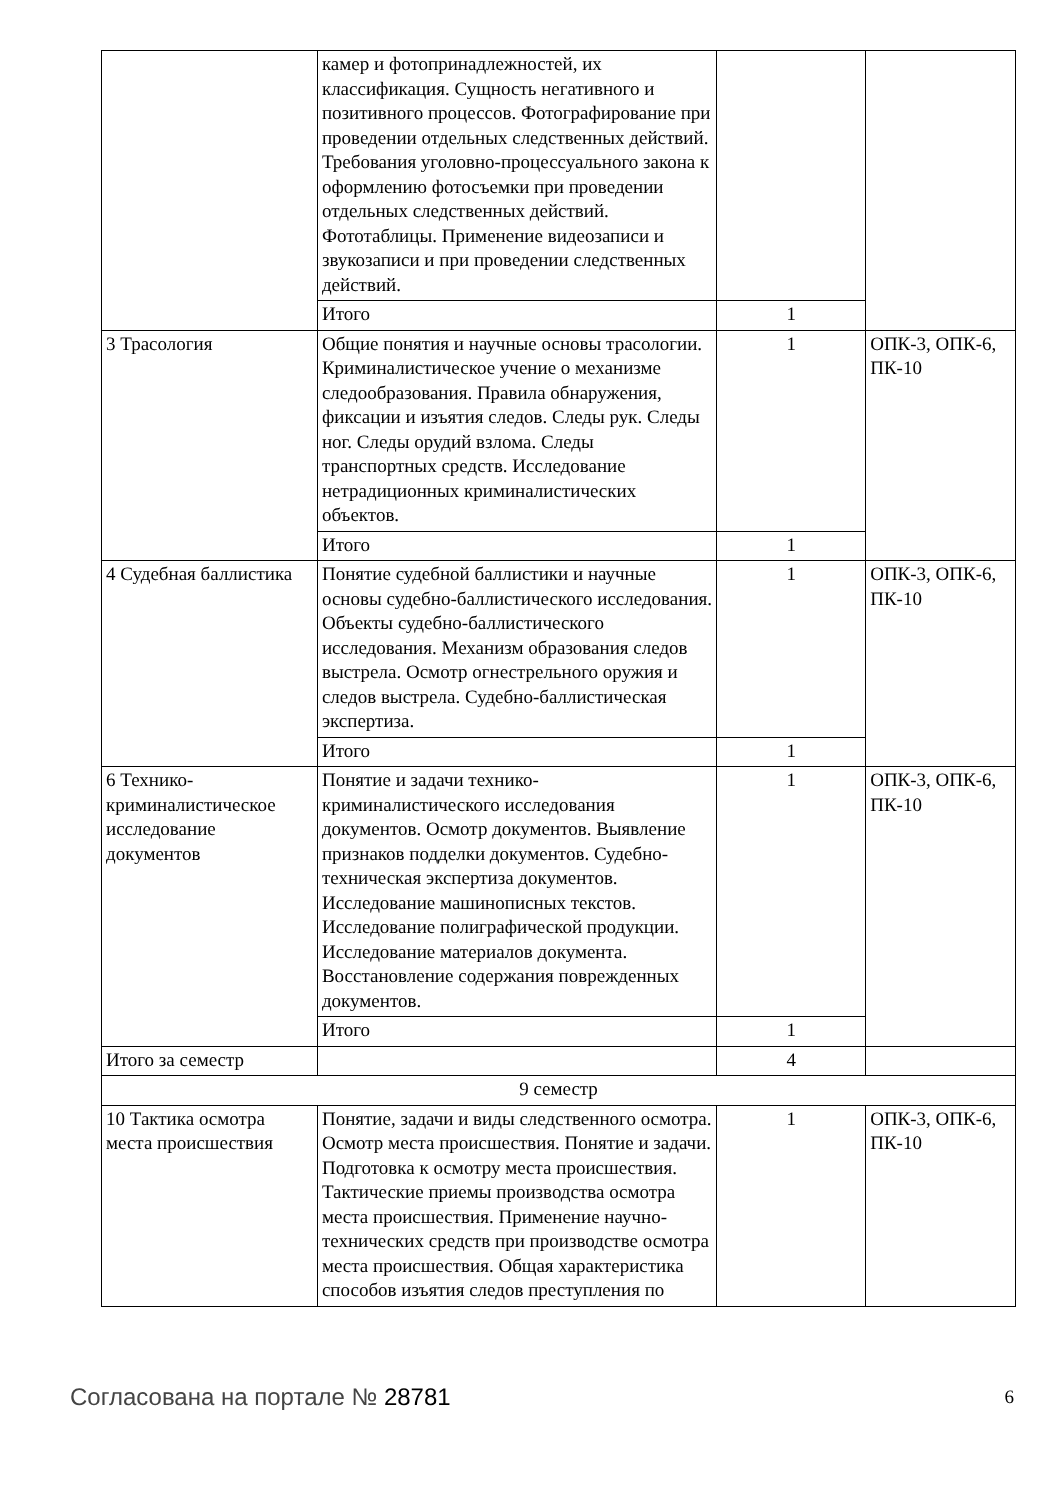| | камер и фотопринадлежностей, их классификация. Сущность негативного и позитивного процессов. Фотографирование при проведении отдельных следственных действий. Требования уголовно-процессуального закона к оформлению фотосъемки при проведении отдельных следственных действий. Фототаблицы. Применение видеозаписи и звукозаписи и при проведении следственных действий. | | |
| | Итого | 1 | |
| 3 Трасология | Общие понятия и научные основы трасологии. Криминалистическое учение о механизме следообразования. Правила обнаружения, фиксации и изъятия следов. Следы рук. Следы ног. Следы орудий взлома. Следы транспортных средств. Исследование нетрадиционных криминалистических объектов. | 1 | ОПК-3, ОПК-6, ПК-10 |
| | Итого | 1 | |
| 4 Судебная баллистика | Понятие судебной баллистики и научные основы судебно-баллистического исследования. Объекты судебно-баллистического исследования. Механизм образования следов выстрела. Осмотр огнестрельного оружия и следов выстрела. Судебно-баллистическая экспертиза. | 1 | ОПК-3, ОПК-6, ПК-10 |
| | Итого | 1 | |
| 6 Технико-криминалистическое исследование документов | Понятие и задачи технико-криминалистического исследования документов. Осмотр документов. Выявление признаков подделки документов. Судебно-техническая экспертиза документов. Исследование машинописных текстов. Исследование полиграфической продукции. Исследование материалов документа. Восстановление содержания поврежденных документов. | 1 | ОПК-3, ОПК-6, ПК-10 |
| | Итого | 1 | |
| Итого за семестр | | 4 | |
| 9 семестр | | | |
| 10 Тактика осмотра места происшествия | Понятие, задачи и виды следственного осмотра. Осмотр места происшествия. Понятие и задачи. Подготовка к осмотру места происшествия. Тактические приемы производства осмотра места происшествия. Применение научно-технических средств при производстве осмотра места происшествия. Общая характеристика способов изъятия следов преступления по | 1 | ОПК-3, ОПК-6, ПК-10 |
Согласована на портале № 28781 6